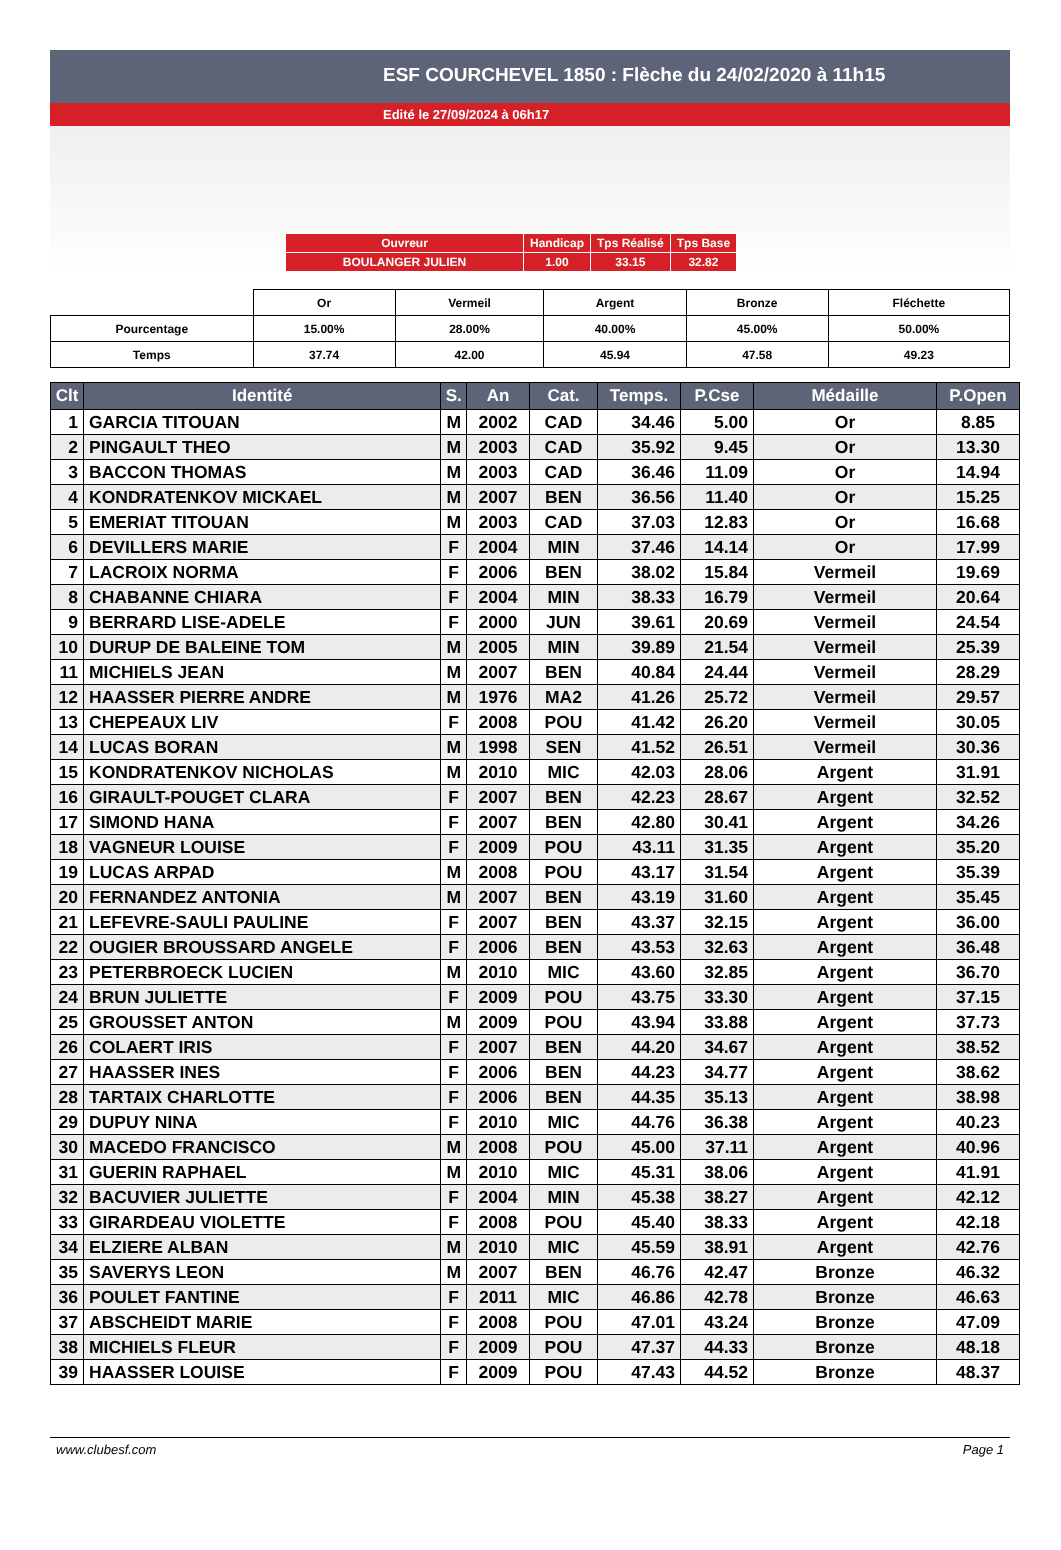ESF COURCHEVEL 1850 : Flèche du 24/02/2020 à 11h15
Edité le 27/09/2024 à 06h17
| Ouvreur | Handicap | Tps Réalisé | Tps Base |
| BOULANGER JULIEN | 1.00 | 33.15 | 32.82 |
| | Or | Vermeil | Argent | Bronze | Fléchette |
| Pourcentage | 15.00% | 28.00% | 40.00% | 45.00% | 50.00% |
| Temps | 37.74 | 42.00 | 45.94 | 47.58 | 49.23 |
| Clt | Identité | S. | An | Cat. | Temps. | P.Cse | Médaille | P.Open |
| --- | --- | --- | --- | --- | --- | --- | --- | --- |
| 1 | GARCIA TITOUAN | M | 2002 | CAD | 34.46 | 5.00 | Or | 8.85 |
| 2 | PINGAULT THEO | M | 2003 | CAD | 35.92 | 9.45 | Or | 13.30 |
| 3 | BACCON THOMAS | M | 2003 | CAD | 36.46 | 11.09 | Or | 14.94 |
| 4 | KONDRATENKOV MICKAEL | M | 2007 | BEN | 36.56 | 11.40 | Or | 15.25 |
| 5 | EMERIAT TITOUAN | M | 2003 | CAD | 37.03 | 12.83 | Or | 16.68 |
| 6 | DEVILLERS MARIE | F | 2004 | MIN | 37.46 | 14.14 | Or | 17.99 |
| 7 | LACROIX NORMA | F | 2006 | BEN | 38.02 | 15.84 | Vermeil | 19.69 |
| 8 | CHABANNE CHIARA | F | 2004 | MIN | 38.33 | 16.79 | Vermeil | 20.64 |
| 9 | BERRARD LISE-ADELE | F | 2000 | JUN | 39.61 | 20.69 | Vermeil | 24.54 |
| 10 | DURUP DE BALEINE TOM | M | 2005 | MIN | 39.89 | 21.54 | Vermeil | 25.39 |
| 11 | MICHIELS JEAN | M | 2007 | BEN | 40.84 | 24.44 | Vermeil | 28.29 |
| 12 | HAASSER PIERRE ANDRE | M | 1976 | MA2 | 41.26 | 25.72 | Vermeil | 29.57 |
| 13 | CHEPEAUX LIV | F | 2008 | POU | 41.42 | 26.20 | Vermeil | 30.05 |
| 14 | LUCAS BORAN | M | 1998 | SEN | 41.52 | 26.51 | Vermeil | 30.36 |
| 15 | KONDRATENKOV NICHOLAS | M | 2010 | MIC | 42.03 | 28.06 | Argent | 31.91 |
| 16 | GIRAULT-POUGET CLARA | F | 2007 | BEN | 42.23 | 28.67 | Argent | 32.52 |
| 17 | SIMOND HANA | F | 2007 | BEN | 42.80 | 30.41 | Argent | 34.26 |
| 18 | VAGNEUR LOUISE | F | 2009 | POU | 43.11 | 31.35 | Argent | 35.20 |
| 19 | LUCAS ARPAD | M | 2008 | POU | 43.17 | 31.54 | Argent | 35.39 |
| 20 | FERNANDEZ ANTONIA | M | 2007 | BEN | 43.19 | 31.60 | Argent | 35.45 |
| 21 | LEFEVRE-SAULI PAULINE | F | 2007 | BEN | 43.37 | 32.15 | Argent | 36.00 |
| 22 | OUGIER BROUSSARD ANGELE | F | 2006 | BEN | 43.53 | 32.63 | Argent | 36.48 |
| 23 | PETERBROECK LUCIEN | M | 2010 | MIC | 43.60 | 32.85 | Argent | 36.70 |
| 24 | BRUN JULIETTE | F | 2009 | POU | 43.75 | 33.30 | Argent | 37.15 |
| 25 | GROUSSET ANTON | M | 2009 | POU | 43.94 | 33.88 | Argent | 37.73 |
| 26 | COLAERT IRIS | F | 2007 | BEN | 44.20 | 34.67 | Argent | 38.52 |
| 27 | HAASSER INES | F | 2006 | BEN | 44.23 | 34.77 | Argent | 38.62 |
| 28 | TARTAIX CHARLOTTE | F | 2006 | BEN | 44.35 | 35.13 | Argent | 38.98 |
| 29 | DUPUY NINA | F | 2010 | MIC | 44.76 | 36.38 | Argent | 40.23 |
| 30 | MACEDO FRANCISCO | M | 2008 | POU | 45.00 | 37.11 | Argent | 40.96 |
| 31 | GUERIN RAPHAEL | M | 2010 | MIC | 45.31 | 38.06 | Argent | 41.91 |
| 32 | BACUVIER JULIETTE | F | 2004 | MIN | 45.38 | 38.27 | Argent | 42.12 |
| 33 | GIRARDEAU VIOLETTE | F | 2008 | POU | 45.40 | 38.33 | Argent | 42.18 |
| 34 | ELZIERE ALBAN | M | 2010 | MIC | 45.59 | 38.91 | Argent | 42.76 |
| 35 | SAVERYS LEON | M | 2007 | BEN | 46.76 | 42.47 | Bronze | 46.32 |
| 36 | POULET FANTINE | F | 2011 | MIC | 46.86 | 42.78 | Bronze | 46.63 |
| 37 | ABSCHEIDT MARIE | F | 2008 | POU | 47.01 | 43.24 | Bronze | 47.09 |
| 38 | MICHIELS FLEUR | F | 2009 | POU | 47.37 | 44.33 | Bronze | 48.18 |
| 39 | HAASSER LOUISE | F | 2009 | POU | 47.43 | 44.52 | Bronze | 48.37 |
www.clubesf.com Page 1